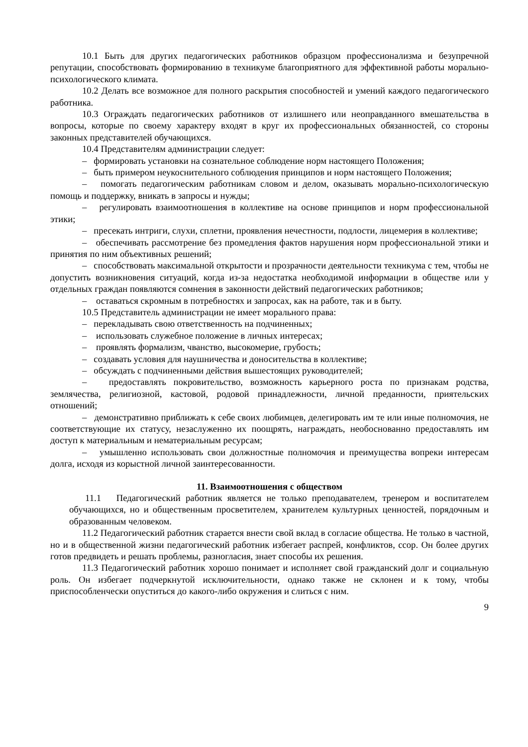10.1 Быть для других педагогических работников образцом профессионализма и безупречной репутации, способствовать формированию в техникуме благоприятного для эффективной работы морально-психологического климата.
10.2 Делать все возможное для полного раскрытия способностей и умений каждого педагогического работника.
10.3 Ограждать педагогических работников от излишнего или неоправданного вмешательства в вопросы, которые по своему характеру входят в круг их профессиональных обязанностей, со стороны законных представителей обучающихся.
10.4 Представителям администрации следует:
– формировать установки на сознательное соблюдение норм настоящего Положения;
– быть примером неукоснительного соблюдения принципов и норм настоящего Положения;
– помогать педагогическим работникам словом и делом, оказывать морально-психологическую помощь и поддержку, вникать в запросы и нужды;
– регулировать взаимоотношения в коллективе на основе принципов и норм профессиональной этики;
– пресекать интриги, слухи, сплетни, проявления нечестности, подлости, лицемерия в коллективе;
– обеспечивать рассмотрение без промедления фактов нарушения норм профессиональной этики и принятия по ним объективных решений;
– способствовать максимальной открытости и прозрачности деятельности техникума с тем, чтобы не допустить возникновения ситуаций, когда из-за недостатка необходимой информации в обществе или у отдельных граждан появляются сомнения в законности действий педагогических работников;
– оставаться скромным в потребностях и запросах, как на работе, так и в быту.
10.5 Представитель администрации не имеет морального права:
– перекладывать свою ответственность на подчиненных;
– использовать служебное положение в личных интересах;
– проявлять формализм, чванство, высокомерие, грубость;
– создавать условия для наушничества и доносительства в коллективе;
– обсуждать с подчиненными действия вышестоящих руководителей;
– предоставлять покровительство, возможность карьерного роста по признакам родства, землячества, религиозной, кастовой, родовой принадлежности, личной преданности, приятельских отношений;
– демонстративно приближать к себе своих любимцев, делегировать им те или иные полномочия, не соответствующие их статусу, незаслуженно их поощрять, награждать, необоснованно предоставлять им доступ к материальным и нематериальным ресурсам;
– умышленно использовать свои должностные полномочия и преимущества вопреки интересам долга, исходя из корыстной личной заинтересованности.
11. Взаимоотношения с обществом
11.1 Педагогический работник является не только преподавателем, тренером и воспитателем обучающихся, но и общественным просветителем, хранителем культурных ценностей, порядочным и образованным человеком.
11.2 Педагогический работник старается внести свой вклад в согласие общества. Не только в частной, но и в общественной жизни педагогический работник избегает распрей, конфликтов, ссор. Он более других готов предвидеть и решать проблемы, разногласия, знает способы их решения.
11.3 Педагогический работник хорошо понимает и исполняет свой гражданский долг и социальную роль. Он избегает подчеркнутой исключительности, однако также не склонен и к тому, чтобы приспособленчески опуститься до какого-либо окружения и слиться с ним.
9